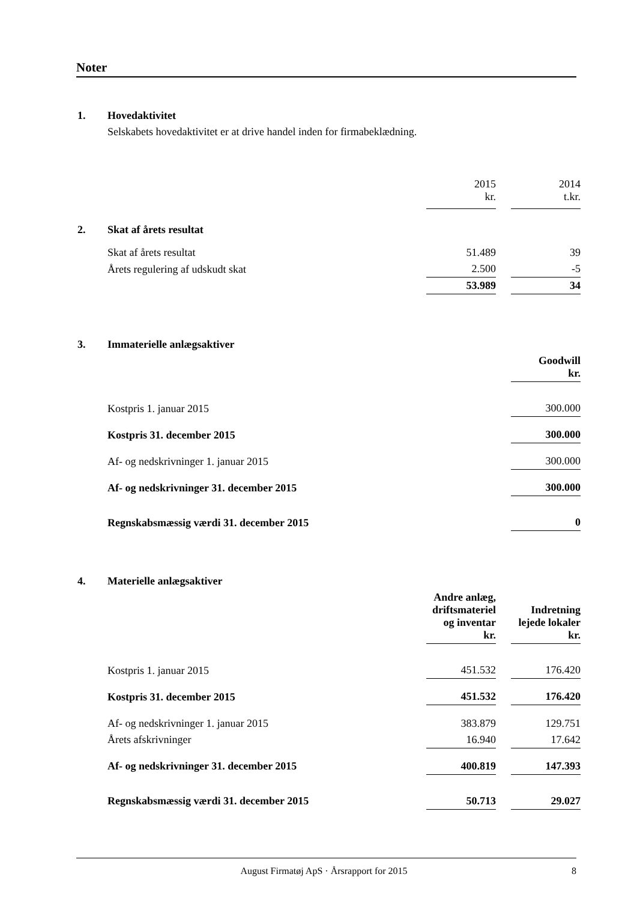Noter
| 1. | Hovedaktivitet |
| | Selskabets hovedaktivitet er at drive handel inden for firmabeklædning. |
| | | 2015 kr. | | 2014 t.kr. |
| 2. | Skat af årets resultat | | | |
| | Skat af årets resultat | 51.489 | | 39 |
| | Årets regulering af udskudt skat | 2.500 | | -5 |
| | | 53.989 | | 34 |
| 3. | Immaterielle anlægsaktiver | | | |
| | | | | Goodwill kr. |
| | Kostpris 1. januar 2015 | | | 300.000 |
| | Kostpris 31. december 2015 | | | 300.000 |
| | Af- og nedskrivninger 1. januar 2015 | | | 300.000 |
| | Af- og nedskrivninger 31. december 2015 | | | 300.000 |
| | Regnskabsmæssig værdi 31. december 2015 | | | 0 |
| 4. | Materielle anlægsaktiver | | | |
| | | Andre anlæg, driftsmateriel og inventar kr. | | Indretning lejede lokaler kr. |
| | Kostpris 1. januar 2015 | 451.532 | | 176.420 |
| | Kostpris 31. december 2015 | 451.532 | | 176.420 |
| | Af- og nedskrivninger 1. januar 2015 | 383.879 | | 129.751 |
| | Årets afskrivninger | 16.940 | | 17.642 |
| | Af- og nedskrivninger 31. december 2015 | 400.819 | | 147.393 |
| | Regnskabsmæssig værdi 31. december 2015 | 50.713 | | 29.027 |
August Firmatøj ApS · Årsrapport for 2015 8